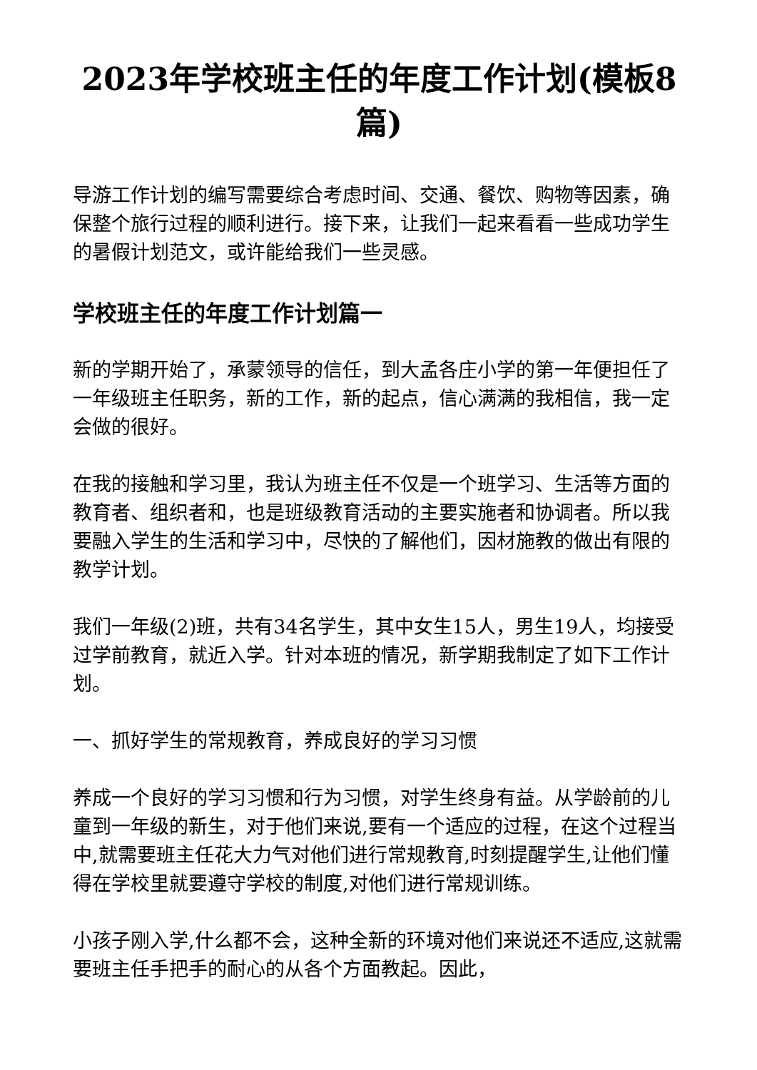2023年学校班主任的年度工作计划(模板8篇)
导游工作计划的编写需要综合考虑时间、交通、餐饮、购物等因素，确保整个旅行过程的顺利进行。接下来，让我们一起来看看一些成功学生的暑假计划范文，或许能给我们一些灵感。
学校班主任的年度工作计划篇一
新的学期开始了，承蒙领导的信任，到大孟各庄小学的第一年便担任了一年级班主任职务，新的工作，新的起点，信心满满的我相信，我一定会做的很好。
在我的接触和学习里，我认为班主任不仅是一个班学习、生活等方面的教育者、组织者和，也是班级教育活动的主要实施者和协调者。所以我要融入学生的生活和学习中，尽快的了解他们，因材施教的做出有限的教学计划。
我们一年级(2)班，共有34名学生，其中女生15人，男生19人，均接受过学前教育，就近入学。针对本班的情况，新学期我制定了如下工作计划。
一、抓好学生的常规教育，养成良好的学习习惯
养成一个良好的学习习惯和行为习惯，对学生终身有益。从学龄前的儿童到一年级的新生，对于他们来说,要有一个适应的过程，在这个过程当中,就需要班主任花大力气对他们进行常规教育,时刻提醒学生,让他们懂得在学校里就要遵守学校的制度,对他们进行常规训练。
小孩子刚入学,什么都不会，这种全新的环境对他们来说还不适应,这就需要班主任手把手的耐心的从各个方面教起。因此，